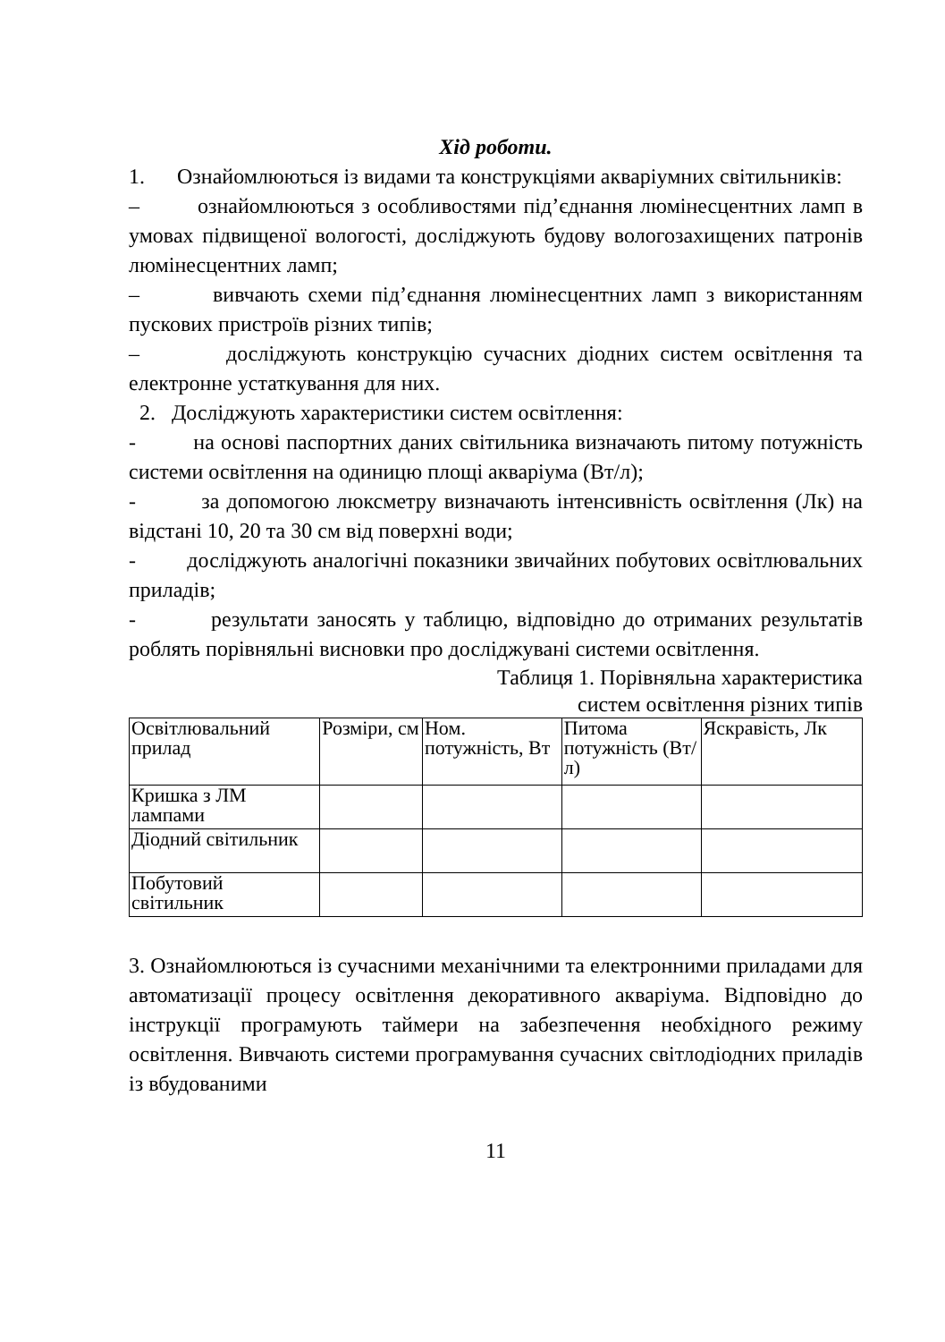Хід роботи.
1. Ознайомлюються із видами та конструкціями акваріумних світильників:
– ознайомлюються з особливостями під’єднання люмінесцентних ламп в умовах підвищеної вологості, досліджують будову вологозахищених патронів люмінесцентних ламп;
– вивчають схеми під’єднання люмінесцентних ламп з використанням пускових пристроїв різних типів;
– досліджують конструкцію сучасних діодних систем освітлення та електронне устаткування для них.
2. Досліджують характеристики систем освітлення:
- на основі паспортних даних світильника визначають питому потужність системи освітлення на одиницю площі акваріума (Вт/л);
- за допомогою люксметру визначають інтенсивність освітлення (Лк) на відстані 10, 20 та 30 см від поверхні води;
- досліджують аналогічні показники звичайних побутових освітлювальних приладів;
- результати заносять у таблицю, відповідно до отриманих результатів роблять порівняльні висновки про досліджувані системи освітлення.
Таблиця 1. Порівняльна характеристика
систем освітлення різних типів
| Освітлювальний прилад | Розміри, см | Ном. потужність, Вт | Питома потужність (Вт/л) | Яскравість, Лк |
| Кришка з ЛМ лампами | | | | |
| Діодний світильник | | | | |
| Побутовий світильник | | | | |
3. Ознайомлюються із сучасними механічними та електронними приладами для автоматизації процесу освітлення декоративного акваріума. Відповідно до інструкції програмують таймери на забезпечення необхідного режиму освітлення. Вивчають системи програмування сучасних світлодіодних приладів із вбудованими
11